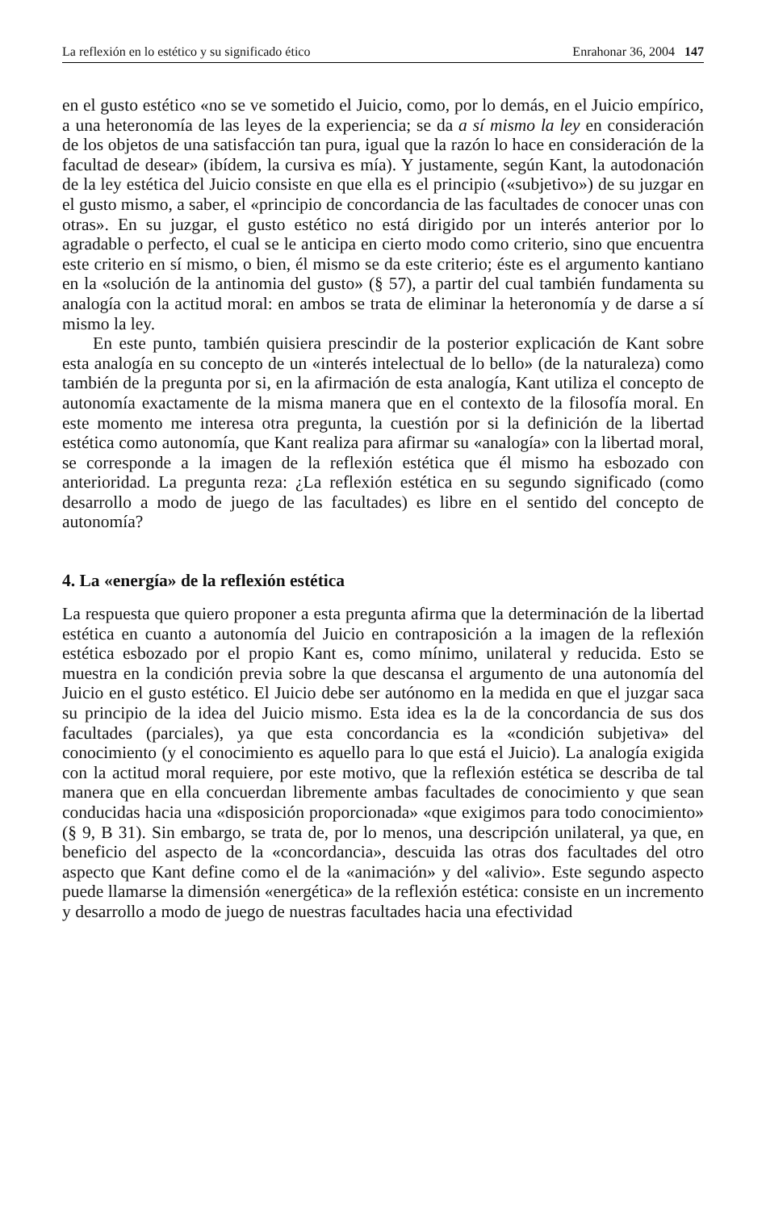La reflexión en lo estético y su significado ético Enrahonar 36, 2004 147
en el gusto estético «no se ve sometido el Juicio, como, por lo demás, en el Juicio empírico, a una heteronomía de las leyes de la experiencia; se da a sí mismo la ley en consideración de los objetos de una satisfacción tan pura, igual que la razón lo hace en consideración de la facultad de desear» (ibídem, la cursiva es mía). Y justamente, según Kant, la autodonación de la ley estética del Juicio consiste en que ella es el principio («subjetivo») de su juzgar en el gusto mismo, a saber, el «principio de concordancia de las facultades de conocer unas con otras». En su juzgar, el gusto estético no está dirigido por un interés anterior por lo agradable o perfecto, el cual se le anticipa en cierto modo como criterio, sino que encuentra este criterio en sí mismo, o bien, él mismo se da este criterio; éste es el argumento kantiano en la «solución de la antinomia del gusto» (§ 57), a partir del cual también fundamenta su analogía con la actitud moral: en ambos se trata de eliminar la heteronomía y de darse a sí mismo la ley.
En este punto, también quisiera prescindir de la posterior explicación de Kant sobre esta analogía en su concepto de un «interés intelectual de lo bello» (de la naturaleza) como también de la pregunta por si, en la afirmación de esta analogía, Kant utiliza el concepto de autonomía exactamente de la misma manera que en el contexto de la filosofía moral. En este momento me interesa otra pregunta, la cuestión por si la definición de la libertad estética como autonomía, que Kant realiza para afirmar su «analogía» con la libertad moral, se corresponde a la imagen de la reflexión estética que él mismo ha esbozado con anterioridad. La pregunta reza: ¿La reflexión estética en su segundo significado (como desarrollo a modo de juego de las facultades) es libre en el sentido del concepto de autonomía?
4. La «energía» de la reflexión estética
La respuesta que quiero proponer a esta pregunta afirma que la determinación de la libertad estética en cuanto a autonomía del Juicio en contraposición a la imagen de la reflexión estética esbozado por el propio Kant es, como mínimo, unilateral y reducida. Esto se muestra en la condición previa sobre la que descansa el argumento de una autonomía del Juicio en el gusto estético. El Juicio debe ser autónomo en la medida en que el juzgar saca su principio de la idea del Juicio mismo. Esta idea es la de la concordancia de sus dos facultades (parciales), ya que esta concordancia es la «condición subjetiva» del conocimiento (y el conocimiento es aquello para lo que está el Juicio). La analogía exigida con la actitud moral requiere, por este motivo, que la reflexión estética se describa de tal manera que en ella concuerdan libremente ambas facultades de conocimiento y que sean conducidas hacia una «disposición proporcionada» «que exigimos para todo conocimiento» (§ 9, B 31). Sin embargo, se trata de, por lo menos, una descripción unilateral, ya que, en beneficio del aspecto de la «concordancia», descuida las otras dos facultades del otro aspecto que Kant define como el de la «animación» y del «alivio». Este segundo aspecto puede llamarse la dimensión «energética» de la reflexión estética: consiste en un incremento y desarrollo a modo de juego de nuestras facultades hacia una efectividad